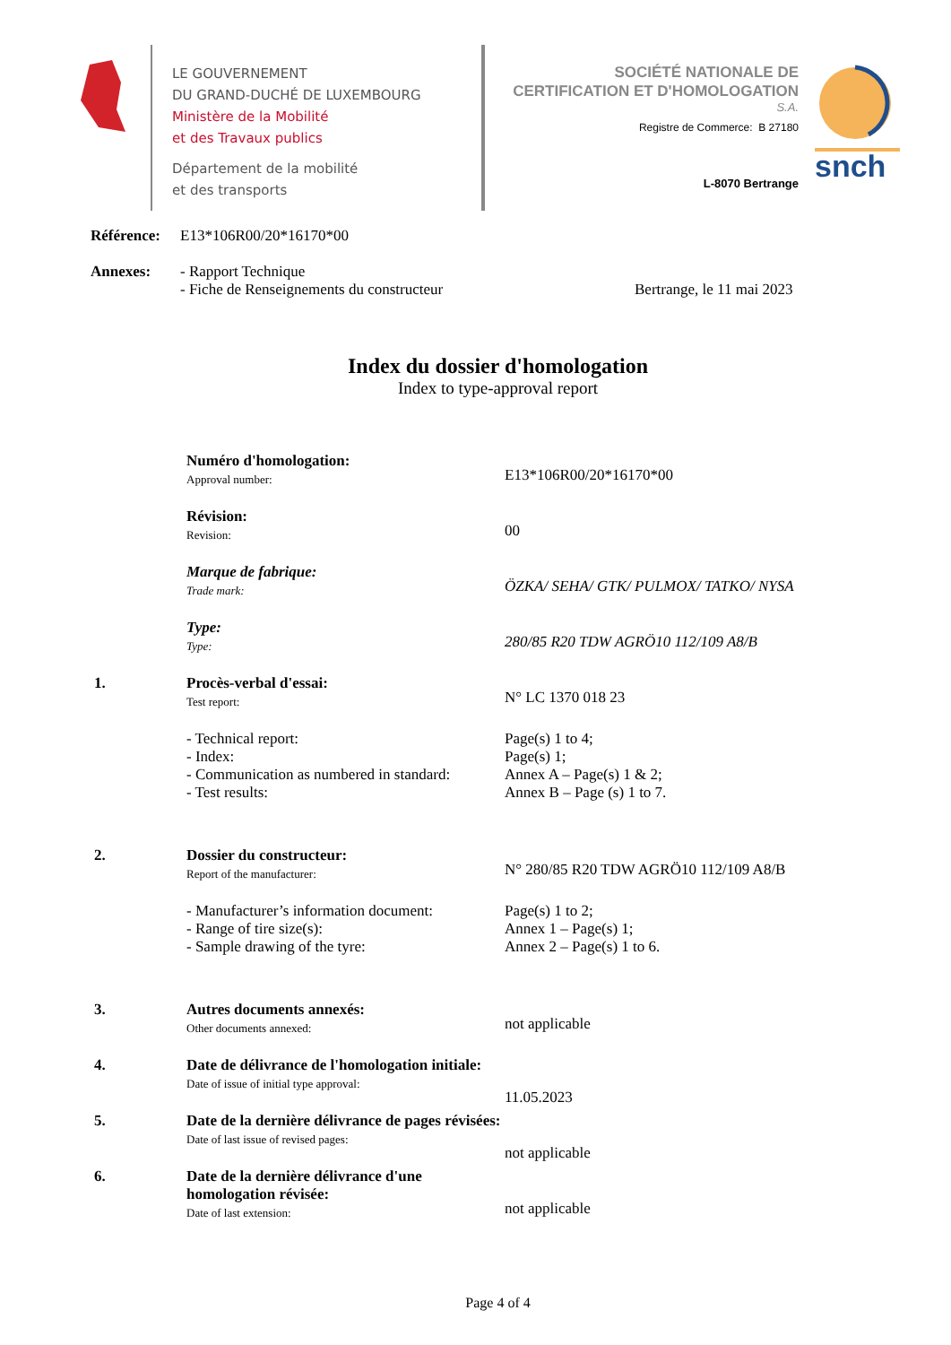LE GOUVERNEMENT
DU GRAND-DUCHÉ DE LUXEMBOURG
Ministère de la Mobilité
et des Travaux publics
Département de la mobilité
et des transports
SOCIÉTÉ NATIONALE DE
CERTIFICATION ET D'HOMOLOGATION
S.A.
Registre de Commerce: B 27180
L-8070 Bertrange
snch
Référence:
E13*106R00/20*16170*00
Annexes: - Rapport Technique
- Fiche de Renseignements du constructeur
Bertrange, le 11 mai 2023
Index du dossier d'homologation
Index to type-approval report
Numéro d'homologation:
Approval number:
E13*106R00/20*16170*00
Révision:
Revision:
00
Marque de fabrique:
Trade mark:
ÖZKA/ SEHA/ GTK/ PULMOX/ TATKO/ NYSA
Type:
Type:
280/85 R20 TDW AGRÖ10 112/109 A8/B
1.
Procès-verbal d'essai:
Test report:
N° LC 1370 018 23
- Technical report:
- Index:
- Communication as numbered in standard:
- Test results:
Page(s) 1 to 4;
Page(s) 1;
Annex A – Page(s) 1 & 2;
Annex B – Page (s) 1 to 7.
2.
Dossier du constructeur:
Report of the manufacturer:
N° 280/85 R20 TDW AGRÖ10 112/109 A8/B
- Manufacturer’s information document:
- Range of tire size(s):
- Sample drawing of the tyre:
Page(s) 1 to 2;
Annex 1 – Page(s) 1;
Annex 2 – Page(s) 1 to 6.
3.
Autres documents annexés:
Other documents annexed:
not applicable
4.
Date de délivrance de l'homologation initiale:
Date of issue of initial type approval:
11.05.2023
5.
Date de la dernière délivrance de pages révisées:
Date of last issue of revised pages:
not applicable
6.
Date de la dernière délivrance d'une homologation révisée:
Date of last extension:
not applicable
Page 4 of 4